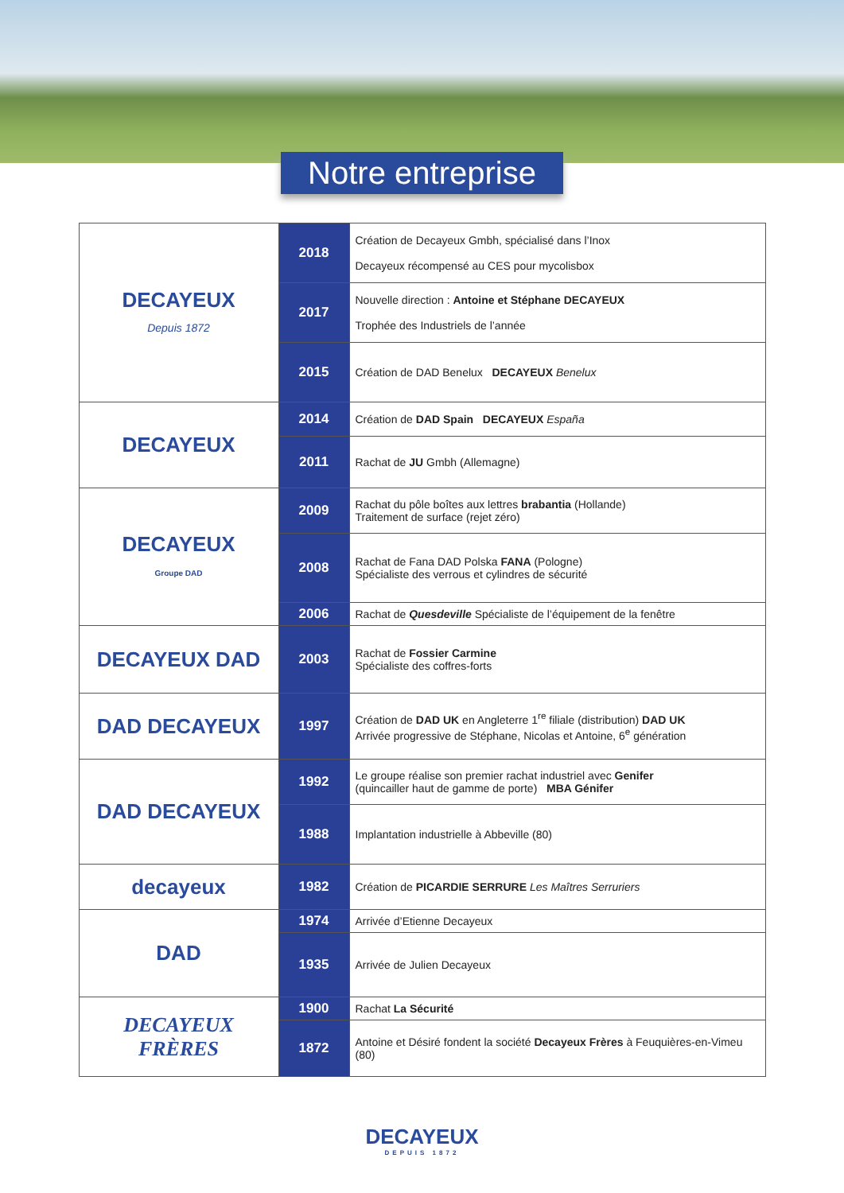Notre entreprise
| DECAYEUX Depuis 1872 | 2018 | Création de Decayeux Gmbh, spécialisé dans l’Inox Decayeux récompensé au CES pour mycolisbox |
| | 2017 | Nouvelle direction : Antoine et Stéphane DECAYEUX Trophée des Industriels de l’année |
| | 2015 | Création de DAD Benelux DECAYEUX Benelux |
| DECAYEUX | 2014 | Création de DAD Spain DECAYEUX España |
| | 2011 | Rachat de JU Gmbh (Allemagne) |
| DECAYEUX Groupe DAD | 2009 | Rachat du pôle boîtes aux lettres brabantia (Hollande) Traitement de surface (rejet zéro) |
| | 2008 | Rachat de Fana DAD Polska FANA (Pologne) Spécialiste des verrous et cylindres de sécurité |
| | 2006 | Rachat de Quesdeville Spécialiste de l’équipement de la fenêtre |
| DECAYEUX DAD | 2003 | Rachat de Fossier Carmine Spécialiste des coffres-forts |
| DAD DECAYEUX | 1997 | Création de DAD UK en Angleterre 1<sup>re</sup> filiale (distribution) DAD UK Arrivée progressive de Stéphane, Nicolas et Antoine, 6<sup>e</sup> génération |
| DAD DECAYEUX | 1992 | Le groupe réalise son premier rachat industriel avec Genifer (quincailler haut de gamme de porte) MBA Génifer |
| | 1988 | Implantation industrielle à Abbeville (80) |
| decayeux | 1982 | Création de PICARDIE SERRURE Les Maîtres Serruriers |
| DAD | 1974 | Arrivée d’Etienne Decayeux |
| | 1935 | Arrivée de Julien Decayeux |
| DECAYEUX FRÈRES | 1900 | Rachat La Sécurité |
| | 1872 | Antoine et Désiré fondent la société Decayeux Frères à Feuquières-en-Vimeu (80) |
DECAYEUX
DEPUIS 1872